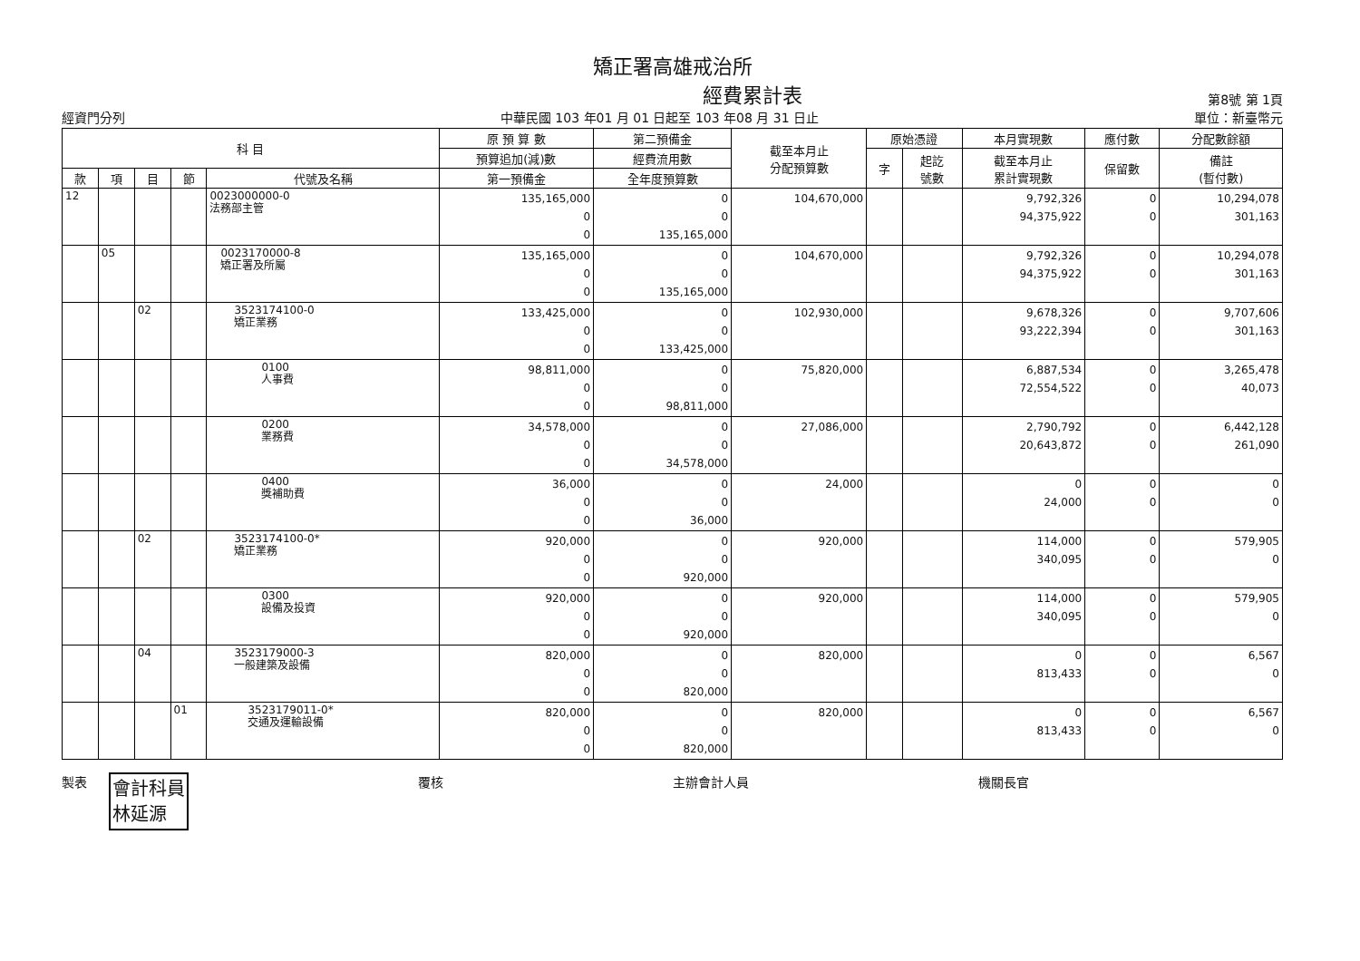矯正署高雄戒治所
經費累計表 第8號 第 1頁
經資門分列 中華民國 103 年01 月 01 日起至 103 年08 月 31 日止 單位：新臺幣元
| 科 目 | | | | | 原 預 算 數 | 第二預備金 | 截至本月止 分配預算數 | 原始憑證 | | 本月實現數 | 應付數 | 分配數餘額 |
| --- | --- | --- | --- | --- | --- | --- | --- | --- | --- | --- | --- | --- |
| | | | | | 預算追加(減)數 | 經費流用數 | | 字 | 起訖 號數 | 截至本月止 累計實現數 | 保留數 | 備註 (暫付數) |
| 款 | 項 | 目 | 節 | 代號及名稱 | 第一預備金 | 全年度預算數 | | | | | | |
| 12 | | | | 0023000000-0 法務部主管 | 135,165,000 0 0 | 0 0 135,165,000 | 104,670,000 | | | 9,792,326 94,375,922 | 0 0 | 10,294,078 301,163 |
| | 05 | | | 0023170000-8 矯正署及所屬 | 135,165,000 0 0 | 0 0 135,165,000 | 104,670,000 | | | 9,792,326 94,375,922 | 0 0 | 10,294,078 301,163 |
| | | 02 | | 3523174100-0 矯正業務 | 133,425,000 0 0 | 0 0 133,425,000 | 102,930,000 | | | 9,678,326 93,222,394 | 0 0 | 9,707,606 301,163 |
| | | | | 0100 人事費 | 98,811,000 0 0 | 0 0 98,811,000 | 75,820,000 | | | 6,887,534 72,554,522 | 0 0 | 3,265,478 40,073 |
| | | | | 0200 業務費 | 34,578,000 0 0 | 0 0 34,578,000 | 27,086,000 | | | 2,790,792 20,643,872 | 0 0 | 6,442,128 261,090 |
| | | | | 0400 獎補助費 | 36,000 0 0 | 0 0 36,000 | 24,000 | | | 0 24,000 | 0 0 | 0 0 |
| | | 02 | | 3523174100-0* 矯正業務 | 920,000 0 0 | 0 0 920,000 | 920,000 | | | 114,000 340,095 | 0 0 | 579,905 0 |
| | | | | 0300 設備及投資 | 920,000 0 0 | 0 0 920,000 | 920,000 | | | 114,000 340,095 | 0 0 | 579,905 0 |
| | | 04 | | 3523179000-3 一般建築及設備 | 820,000 0 0 | 0 0 820,000 | 820,000 | | | 0 813,433 | 0 0 | 6,567 0 |
| | | | 01 | 3523179011-0* 交通及運輸設備 | 820,000 0 0 | 0 0 820,000 | 820,000 | | | 0 813,433 | 0 0 | 6,567 0 |
製表 會計科員
林延源 覆核 主辦會計人員 機關長官